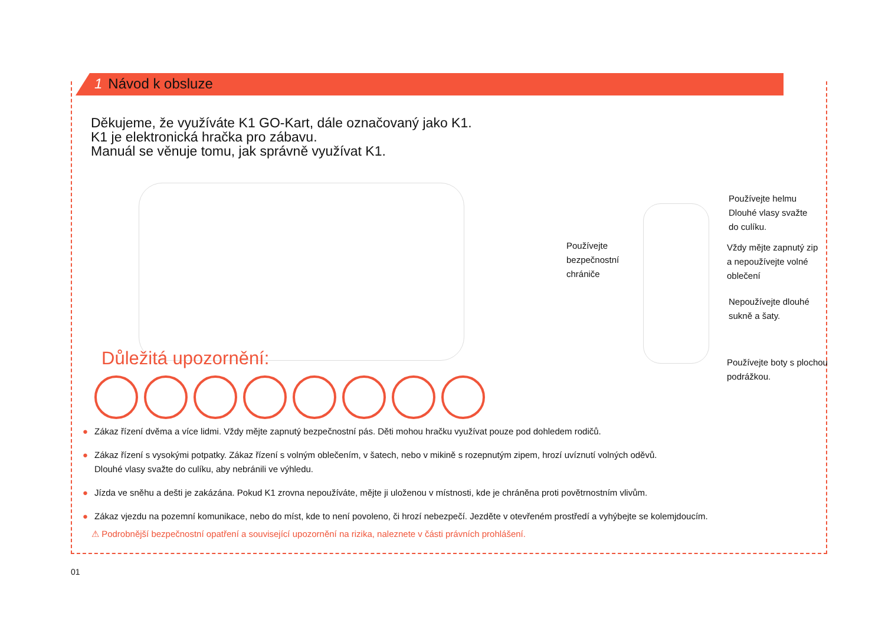1 Návod k obsluze
Děkujeme, že využíváte K1 GO-Kart, dále označovaný jako K1.
K1 je elektronická hračka pro zábavu.
Manuál se věnuje tomu, jak správně využívat K1.
Používejte
bezpečnostní
chrániče
Používejte helmu
Dlouhé vlasy svažte
do culíku.
Vždy mějte zapnutý zip
a nepoužívejte volné
oblečení
Nepoužívejte dlouhé
sukně a šaty.
Používejte boty s plochou
podrážkou.
Důležitá upozornění:
● Zákaz řízení dvěma a více lidmi. Vždy mějte zapnutý bezpečnostní pás. Děti mohou hračku využívat pouze pod dohledem rodičů.
● Zákaz řízení s vysokými potpatky. Zákaz řízení s volným oblečením, v šatech, nebo v mikině s rozepnutým zipem, hrozí uvíznutí volných oděvů.
Dlouhé vlasy svažte do culíku, aby nebránili ve výhledu.
● Jízda ve sněhu a dešti je zakázána. Pokud K1 zrovna nepoužíváte, mějte ji uloženou v místnosti, kde je chráněna proti povětrnostním vlivům.
● Zákaz vjezdu na pozemní komunikace, nebo do míst, kde to není povoleno, či hrozí nebezpečí. Jezděte v otevřeném prostředí a vyhýbejte se kolemjdoucím.
⚠ Podrobnější bezpečnostní opatření a související upozornění na rizika, naleznete v části právních prohlášení.
01